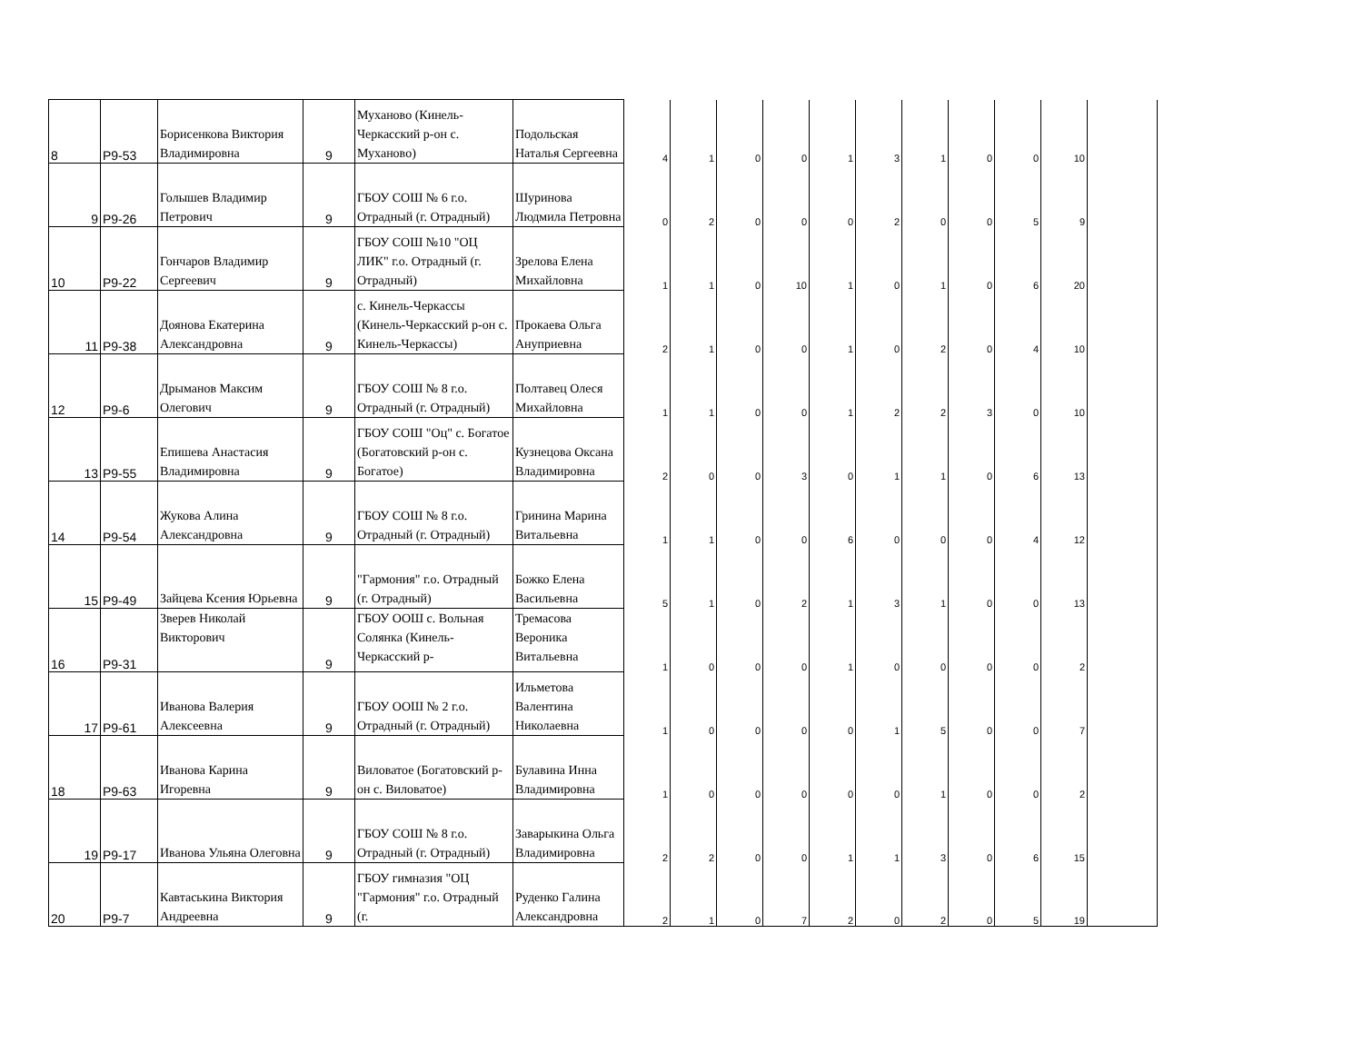| 8 | P9-53 | Борисенкова Виктория Владимировна | 9 | Муханово (Кинель-Черкасский р-он с. Муханово) | Подольская Наталья Сергеевна | 4 | 1 | 0 | 0 | 1 | 3 | 1 | 0 | 0 | 10 | |
| 9 | P9-26 | Голышев Владимир Петрович | 9 | ГБОУ СОШ № 6 г.о. Отрадный (г. Отрадный) | Шуринова Людмила Петровна | 0 | 2 | 0 | 0 | 0 | 2 | 0 | 0 | 5 | 9 | |
| 10 | P9-22 | Гончаров Владимир Сергеевич | 9 | ГБОУ СОШ №10 "ОЦ ЛИК" г.о. Отрадный (г. Отрадный) | Зрелова Елена Михайловна | 1 | 1 | 0 | 10 | 1 | 0 | 1 | 0 | 6 | 20 | |
| 11 | P9-38 | Доянова Екатерина Александровна | 9 | с. Кинель-Черкассы (Кинель-Черкасский р-он с. Кинель-Черкассы) | Прокаева Ольга Ануприевна | 2 | 1 | 0 | 0 | 1 | 0 | 2 | 0 | 4 | 10 | |
| 12 | P9-6 | Дрыманов Максим Олегович | 9 | ГБОУ СОШ № 8 г.о. Отрадный (г. Отрадный) | Полтавец Олеся Михайловна | 1 | 1 | 0 | 0 | 1 | 2 | 2 | 3 | 0 | 10 | |
| 13 | P9-55 | Епишева Анастасия Владимировна | 9 | ГБОУ СОШ "Оц" с. Богатое (Богатовский р-он с. Богатое) | Кузнецова Оксана Владимировна | 2 | 0 | 0 | 3 | 0 | 1 | 1 | 0 | 6 | 13 | |
| 14 | P9-54 | Жукова Алина Александровна | 9 | ГБОУ СОШ № 8 г.о. Отрадный (г. Отрадный) | Гринина Марина Витальевна | 1 | 1 | 0 | 0 | 6 | 0 | 0 | 0 | 4 | 12 | |
| 15 | P9-49 | Зайцева Ксения Юрьевна | 9 | "Гармония" г.о. Отрадный (г. Отрадный) | Божко Елена Васильевна | 5 | 1 | 0 | 2 | 1 | 3 | 1 | 0 | 0 | 13 | |
| 16 | P9-31 | Зверев Николай Викторович | 9 | ГБОУ ООШ с. Вольная Солянка (Кинель-Черкасский р- | Тремасова Вероника Витальевна | 1 | 0 | 0 | 0 | 1 | 0 | 0 | 0 | 0 | 2 | |
| 17 | P9-61 | Иванова Валерия Алексеевна | 9 | ГБОУ ООШ № 2 г.о. Отрадный (г. Отрадный) | Ильметова Валентина Николаевна | 1 | 0 | 0 | 0 | 0 | 1 | 5 | 0 | 0 | 7 | |
| 18 | P9-63 | Иванова Карина Игоревна | 9 | Виловатое (Богатовский р-он с. Виловатое) | Булавина Инна Владимировна | 1 | 0 | 0 | 0 | 0 | 0 | 1 | 0 | 0 | 2 | |
| 19 | P9-17 | Иванова Ульяна Олеговна | 9 | ГБОУ СОШ № 8 г.о. Отрадный (г. Отрадный) | Заварыкина Ольга Владимировна | 2 | 2 | 0 | 0 | 1 | 1 | 3 | 0 | 6 | 15 | |
| 20 | P9-7 | Кавтаськина Виктория Андреевна | 9 | ГБОУ гимназия "ОЦ "Гармония" г.о. Отрадный (г. | Руденко Галина Александровна | 2 | 1 | 0 | 7 | 2 | 0 | 2 | 0 | 5 | 19 | |